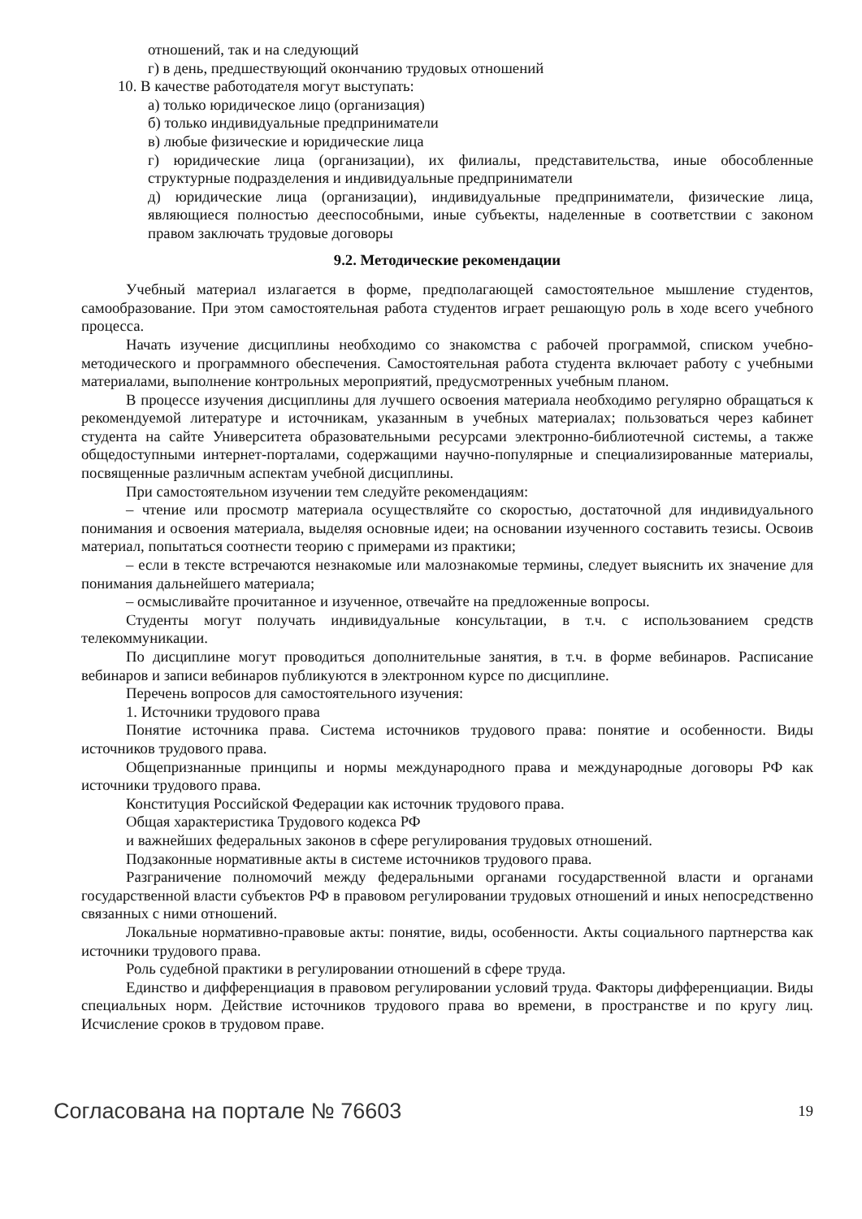отношений, так и на следующий
г) в день, предшествующий окончанию трудовых отношений
10. В качестве работодателя могут выступать:
а) только юридическое лицо (организация)
б) только индивидуальные предприниматели
в) любые физические и юридические лица
г) юридические лица (организации), их филиалы, представительства, иные обособленные структурные подразделения и индивидуальные предприниматели
д) юридические лица (организации), индивидуальные предприниматели, физические лица, являющиеся полностью дееспособными, иные субъекты, наделенные в соответствии с законом правом заключать трудовые договоры
9.2. Методические рекомендации
Учебный материал излагается в форме, предполагающей самостоятельное мышление студентов, самообразование. При этом самостоятельная работа студентов играет решающую роль в ходе всего учебного процесса.
Начать изучение дисциплины необходимо со знакомства с рабочей программой, списком учебно-методического и программного обеспечения. Самостоятельная работа студента включает работу с учебными материалами, выполнение контрольных мероприятий, предусмотренных учебным планом.
В процессе изучения дисциплины для лучшего освоения материала необходимо регулярно обращаться к рекомендуемой литературе и источникам, указанным в учебных материалах; пользоваться через кабинет студента на сайте Университета образовательными ресурсами электронно-библиотечной системы, а также общедоступными интернет-порталами, содержащими научно-популярные и специализированные материалы, посвященные различным аспектам учебной дисциплины.
При самостоятельном изучении тем следуйте рекомендациям:
– чтение или просмотр материала осуществляйте со скоростью, достаточной для индивидуального понимания и освоения материала, выделяя основные идеи; на основании изученного составить тезисы. Освоив материал, попытаться соотнести теорию с примерами из практики;
– если в тексте встречаются незнакомые или малознакомые термины, следует выяснить их значение для понимания дальнейшего материала;
– осмысливайте прочитанное и изученное, отвечайте на предложенные вопросы.
Студенты могут получать индивидуальные консультации, в т.ч. с использованием средств телекоммуникации.
По дисциплине могут проводиться дополнительные занятия, в т.ч. в форме вебинаров. Расписание вебинаров и записи вебинаров публикуются в электронном курсе по дисциплине.
Перечень вопросов для самостоятельного изучения:
1. Источники трудового права
Понятие источника права. Система источников трудового права: понятие и особенности. Виды источников трудового права.
Общепризнанные принципы и нормы международного права и международные договоры РФ как источники трудового права.
Конституция Российской Федерации как источник трудового права.
Общая характеристика Трудового кодекса РФ
и важнейших федеральных законов в сфере регулирования трудовых отношений.
Подзаконные нормативные акты в системе источников трудового права.
Разграничение полномочий между федеральными органами государственной власти и органами государственной власти субъектов РФ в правовом регулировании трудовых отношений и иных непосредственно связанных с ними отношений.
Локальные нормативно-правовые акты: понятие, виды, особенности. Акты социального партнерства как источники трудового права.
Роль судебной практики в регулировании отношений в сфере труда.
Единство и дифференциация в правовом регулировании условий труда. Факторы дифференциации. Виды специальных норм. Действие источников трудового права во времени, в пространстве и по кругу лиц. Исчисление сроков в трудовом праве.
Согласована на портале № 76603 19